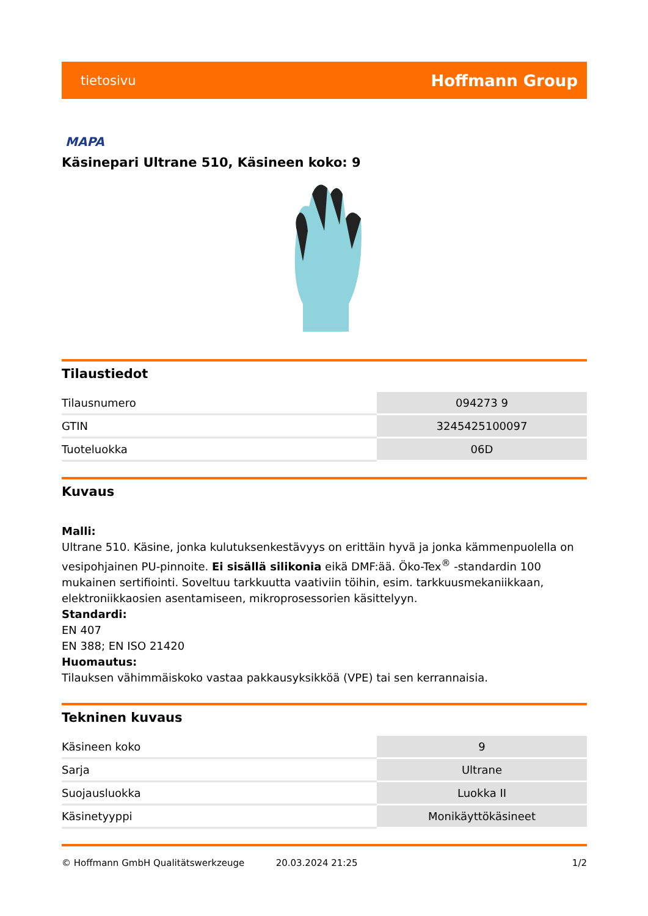tietosivu Hoffmann Group
MAPA
Käsinepari Ultrane 510, Käsineen koko: 9
Tilaustiedot
| Tilausnumero | 094273 9 |
| GTIN | 3245425100097 |
| Tuoteluokka | 06D |
Kuvaus
Malli:
Ultrane 510. Käsine, jonka kulutuksenkestävyys on erittäin hyvä ja jonka kämmenpuolella on vesipohjainen PU-pinnoite. Ei sisällä silikonia eikä DMF:ää. Öko-Tex<sup>®</sup> -standardin 100 mukainen sertifiointi. Soveltuu tarkkuutta vaativiin töihin, esim. tarkkuusmekaniikkaan, elektroniikkaosien asentamiseen, mikroprosessorien käsittelyyn.
Standardi:
EN 407
EN 388; EN ISO 21420
Huomautus:
Tilauksen vähimmäiskoko vastaa pakkausyksikköä (VPE) tai sen kerrannaisia.
Tekninen kuvaus
| Käsineen koko | 9 |
| Sarja | Ultrane |
| Suojausluokka | Luokka II |
| Käsinetyyppi | Monikäyttökäsineet |
© Hoffmann GmbH Qualitätswerkzeuge 20.03.2024 21:25 1/2